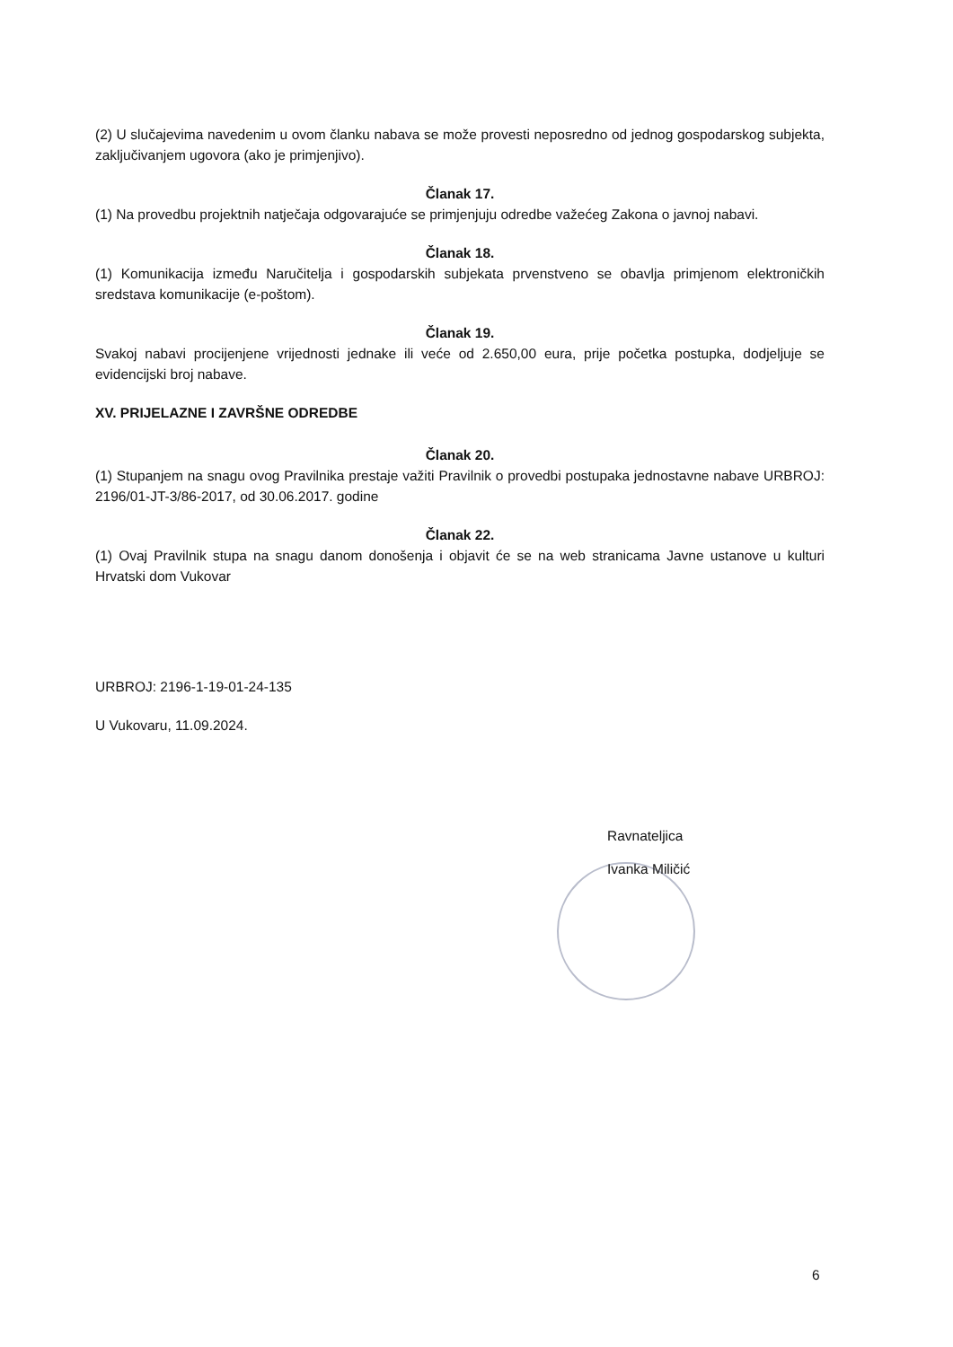(2) U slučajevima navedenim u ovom članku nabava se može provesti neposredno od jednog gospodarskog subjekta, zaključivanjem ugovora (ako je primjenjivo).
Članak 17.
(1) Na provedbu projektnih natječaja odgovarajuće se primjenjuju odredbe važećeg Zakona o javnoj nabavi.
Članak 18.
(1) Komunikacija između Naručitelja i gospodarskih subjekata prvenstveno se obavlja primjenom elektroničkih sredstava komunikacije (e-poštom).
Članak 19.
Svakoj nabavi procijenjene vrijednosti jednake ili veće od 2.650,00 eura, prije početka postupka, dodjeljuje se evidencijski broj nabave.
XV. PRIJELAZNE I ZAVRŠNE ODREDBE
Članak 20.
(1) Stupanjem na snagu ovog Pravilnika prestaje važiti Pravilnik o provedbi postupaka jednostavne nabave URBROJ: 2196/01-JT-3/86-2017, od 30.06.2017. godine
Članak 22.
(1) Ovaj Pravilnik stupa na snagu danom donošenja i objavit će se na web stranicama Javne ustanove u kulturi Hrvatski dom Vukovar
URBROJ: 2196-1-19-01-24-135
U Vukovaru, 11.09.2024.
Ravnateljica
Ivanka Miličić
6